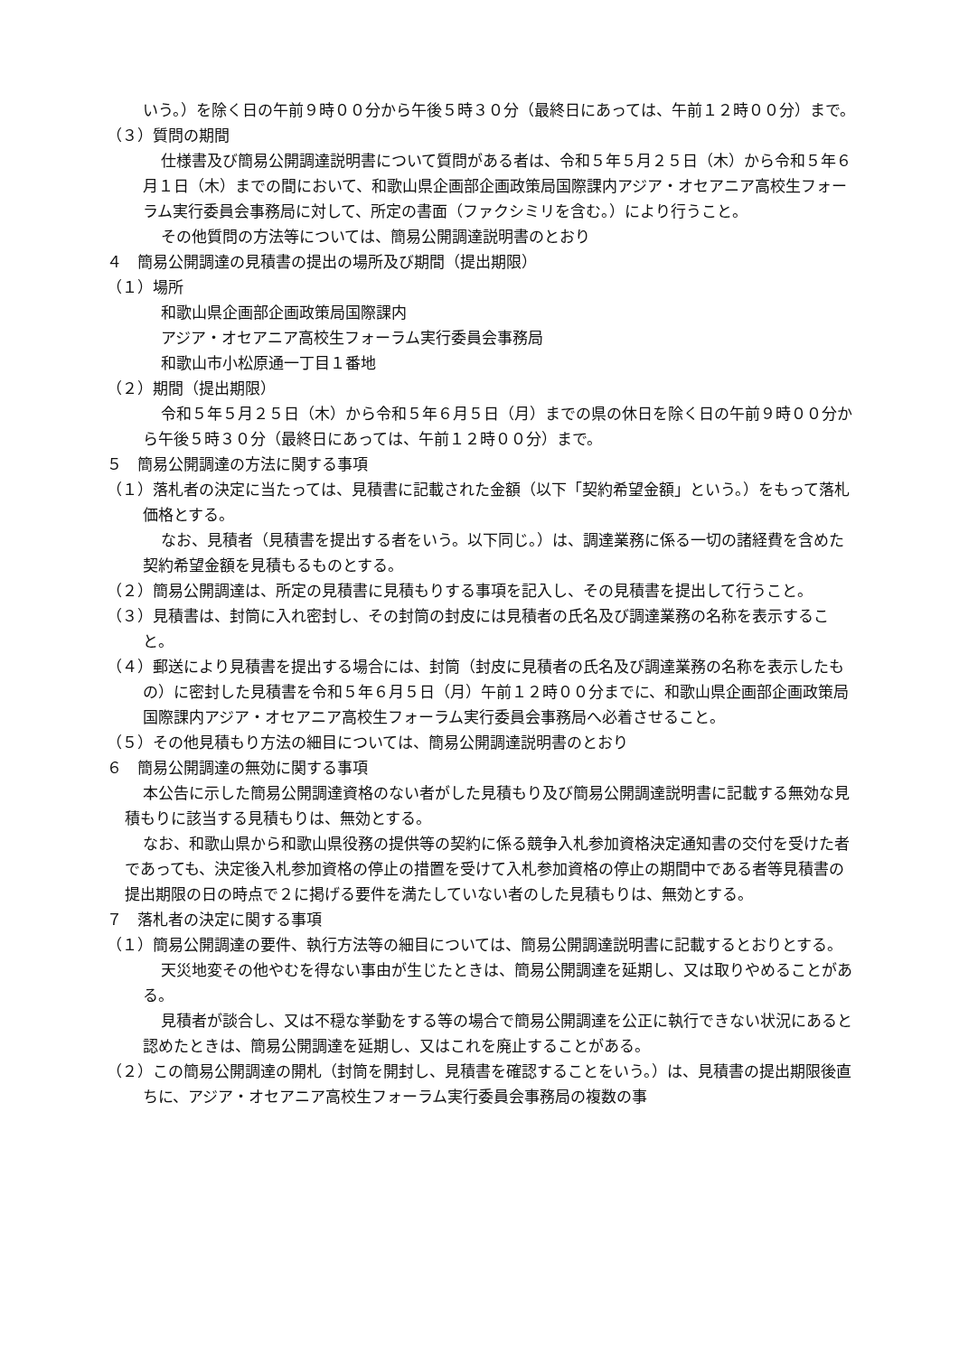いう。）を除く日の午前９時００分から午後５時３０分（最終日にあっては、午前１２時００分）まで。
（３）質問の期間
仕様書及び簡易公開調達説明書について質問がある者は、令和５年５月２５日（木）から令和５年６月１日（木）までの間において、和歌山県企画部企画政策局国際課内アジア・オセアニア高校生フォーラム実行委員会事務局に対して、所定の書面（ファクシミリを含む。）により行うこと。
その他質問の方法等については、簡易公開調達説明書のとおり
４　簡易公開調達の見積書の提出の場所及び期間（提出期限）
（１）場所
和歌山県企画部企画政策局国際課内
アジア・オセアニア高校生フォーラム実行委員会事務局
和歌山市小松原通一丁目１番地
（２）期間（提出期限）
令和５年５月２５日（木）から令和５年６月５日（月）までの県の休日を除く日の午前９時００分から午後５時３０分（最終日にあっては、午前１２時００分）まで。
５　簡易公開調達の方法に関する事項
（１）落札者の決定に当たっては、見積書に記載された金額（以下「契約希望金額」という。）をもって落札価格とする。
なお、見積者（見積書を提出する者をいう。以下同じ。）は、調達業務に係る一切の諸経費を含めた契約希望金額を見積もるものとする。
（２）簡易公開調達は、所定の見積書に見積もりする事項を記入し、その見積書を提出して行うこと。
（３）見積書は、封筒に入れ密封し、その封筒の封皮には見積者の氏名及び調達業務の名称を表示すること。
（４）郵送により見積書を提出する場合には、封筒（封皮に見積者の氏名及び調達業務の名称を表示したもの）に密封した見積書を令和５年６月５日（月）午前１２時００分までに、和歌山県企画部企画政策局国際課内アジア・オセアニア高校生フォーラム実行委員会事務局へ必着させること。
（５）その他見積もり方法の細目については、簡易公開調達説明書のとおり
６　簡易公開調達の無効に関する事項
本公告に示した簡易公開調達資格のない者がした見積もり及び簡易公開調達説明書に記載する無効な見積もりに該当する見積もりは、無効とする。
なお、和歌山県から和歌山県役務の提供等の契約に係る競争入札参加資格決定通知書の交付を受けた者であっても、決定後入札参加資格の停止の措置を受けて入札参加資格の停止の期間中である者等見積書の提出期限の日の時点で２に掲げる要件を満たしていない者のした見積もりは、無効とする。
７　落札者の決定に関する事項
（１）簡易公開調達の要件、執行方法等の細目については、簡易公開調達説明書に記載するとおりとする。
天災地変その他やむを得ない事由が生じたときは、簡易公開調達を延期し、又は取りやめることがある。
見積者が談合し、又は不穏な挙動をする等の場合で簡易公開調達を公正に執行できない状況にあると認めたときは、簡易公開調達を延期し、又はこれを廃止することがある。
（２）この簡易公開調達の開札（封筒を開封し、見積書を確認することをいう。）は、見積書の提出期限後直ちに、アジア・オセアニア高校生フォーラム実行委員会事務局の複数の事